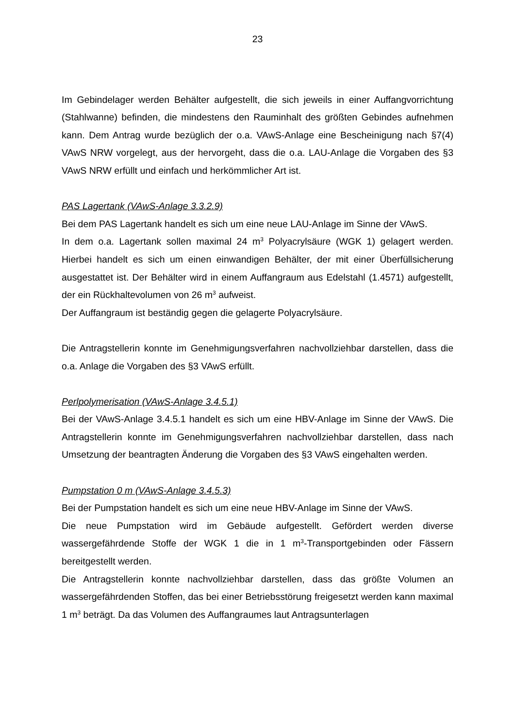23
Im Gebindelager werden Behälter aufgestellt, die sich jeweils in einer Auffangvorrichtung (Stahlwanne) befinden, die mindestens den Rauminhalt des größten Gebindes aufnehmen kann. Dem Antrag wurde bezüglich der o.a. VAwS-Anlage eine Bescheinigung nach §7(4) VAwS NRW vorgelegt, aus der hervorgeht, dass die o.a. LAU-Anlage die Vorgaben des §3 VAwS NRW erfüllt und einfach und herkömmlicher Art ist.
PAS Lagertank (VAwS-Anlage 3.3.2.9)
Bei dem PAS Lagertank handelt es sich um eine neue LAU-Anlage im Sinne der VAwS.
In dem o.a. Lagertank sollen maximal 24 m<sup>3</sup> Polyacrylsäure (WGK 1) gelagert werden. Hierbei handelt es sich um einen einwandigen Behälter, der mit einer Überfüllsicherung ausgestattet ist. Der Behälter wird in einem Auffangraum aus Edelstahl (1.4571) aufgestellt, der ein Rückhaltevolumen von 26 m<sup>3</sup> aufweist.
Der Auffangraum ist beständig gegen die gelagerte Polyacrylsäure.
Die Antragstellerin konnte im Genehmigungsverfahren nachvollziehbar darstellen, dass die o.a. Anlage die Vorgaben des §3 VAwS erfüllt.
Perlpolymerisation (VAwS-Anlage 3.4.5.1)
Bei der VAwS-Anlage 3.4.5.1 handelt es sich um eine HBV-Anlage im Sinne der VAwS. Die Antragstellerin konnte im Genehmigungsverfahren nachvollziehbar darstellen, dass nach Umsetzung der beantragten Änderung die Vorgaben des §3 VAwS eingehalten werden.
Pumpstation 0 m (VAwS-Anlage 3.4.5.3)
Bei der Pumpstation handelt es sich um eine neue HBV-Anlage im Sinne der VAwS.
Die neue Pumpstation wird im Gebäude aufgestellt. Gefördert werden diverse wassergefährdende Stoffe der WGK 1 die in 1 m<sup>3</sup>-Transportgebinden oder Fässern bereitgestellt werden.
Die Antragstellerin konnte nachvollziehbar darstellen, dass das größte Volumen an wassergefährdenden Stoffen, das bei einer Betriebsstörung freigesetzt werden kann maximal 1 m<sup>3</sup> beträgt. Da das Volumen des Auffangraumes laut Antragsunterlagen